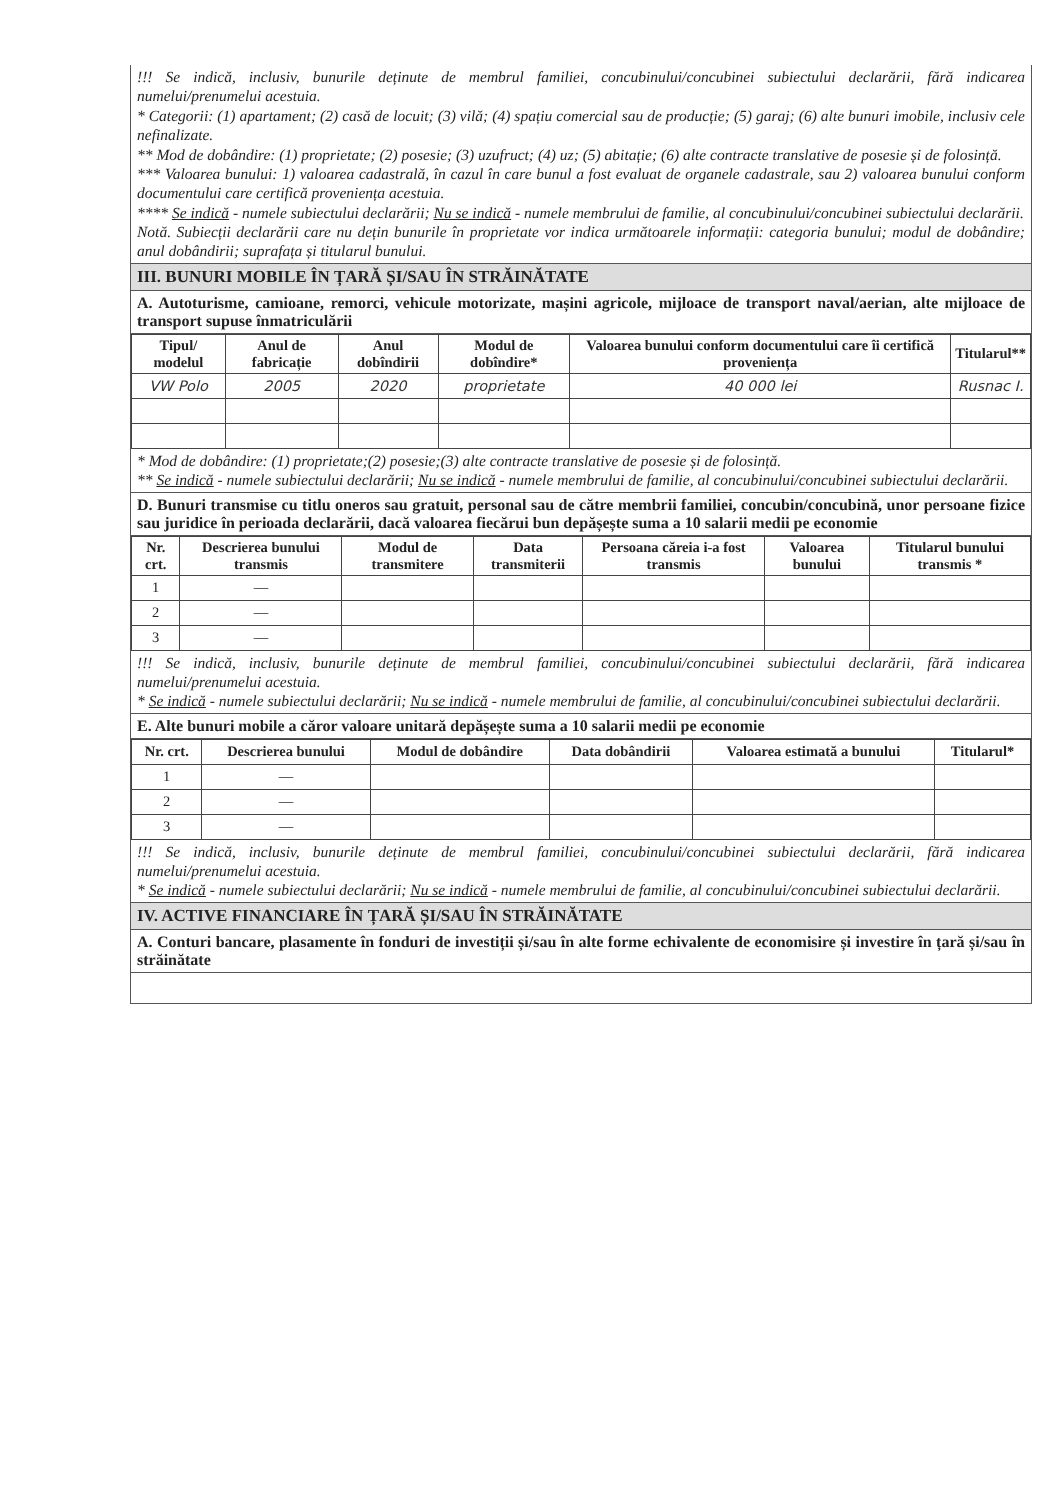!!! Se indică, inclusiv, bunurile deținute de membrul familiei, concubinului/concubinei subiectului declarării, fără indicarea numelui/prenumelui acestuia.
* Categorii: (1) apartament; (2) casă de locuit; (3) vilă; (4) spațiu comercial sau de producție; (5) garaj; (6) alte bunuri imobile, inclusiv cele nefinalizate.
** Mod de dobândire: (1) proprietate; (2) posesie; (3) uzufruct; (4) uz; (5) abitație; (6) alte contracte translative de posesie și de folosință.
*** Valoarea bunului: 1) valoarea cadastrală, în cazul în care bunul a fost evaluat de organele cadastrale, sau 2) valoarea bunului conform documentului care certifică proveniența acestuia.
**** Se indică - numele subiectului declarării; Nu se indică - numele membrului de familie, al concubinului/concubinei subiectului declarării.
Notă. Subiecții declarării care nu dețin bunurile în proprietate vor indica următoarele informații: categoria bunului; modul de dobândire; anul dobândirii; suprafața și titularul bunului.
III. BUNURI MOBILE ÎN ȚARĂ ȘI/SAU ÎN STRĂINĂTATE
A. Autoturisme, camioane, remorci, vehicule motorizate, mașini agricole, mijloace de transport naval/aerian, alte mijloace de transport supuse înmatriculării
| Tipul/ modelul | Anul de fabricație | Anul dobîndirii | Modul de dobîndire* | Valoarea bunului conform documentului care îi certifică proveniența | Titularul** |
| --- | --- | --- | --- | --- | --- |
| VW Polo | 2005 | 2020 | proprietate | 40 000 lei | Rusnac I. |
* Mod de dobândire: (1) proprietate;(2) posesie;(3) alte contracte translative de posesie și de folosință.
** Se indică - numele subiectului declarării; Nu se indică - numele membrului de familie, al concubinului/concubinei subiectului declarării.
D. Bunuri transmise cu titlu oneros sau gratuit, personal sau de către membrii familiei, concubin/concubină, unor persoane fizice sau juridice în perioada declarării, dacă valoarea fiecărui bun depășește suma a 10 salarii medii pe economie
| Nr. crt. | Descrierea bunului transmis | Modul de transmitere | Data transmiterii | Persoana căreia i-a fost transmis | Valoarea bunului | Titularul bunului transmis * |
| --- | --- | --- | --- | --- | --- | --- |
| 1 | — | | | | | |
| 2 | — | | | | | |
| 3 | — | | | | | |
!!! Se indică, inclusiv, bunurile deținute de membrul familiei, concubinului/concubinei subiectului declarării, fără indicarea numelui/prenumelui acestuia.
* Se indică - numele subiectului declarării; Nu se indică - numele membrului de familie, al concubinului/concubinei subiectului declarării.
E. Alte bunuri mobile a căror valoare unitară depășește suma a 10 salarii medii pe economie
| Nr. crt. | Descrierea bunului | Modul de dobândire | Data dobândirii | Valoarea estimată a bunului | Titularul* |
| --- | --- | --- | --- | --- | --- |
| 1 | — | | | | |
| 2 | — | | | | |
| 3 | — | | | | |
!!! Se indică, inclusiv, bunurile deținute de membrul familiei, concubinului/concubinei subiectului declarării, fără indicarea numelui/prenumelui acestuia.
* Se indică - numele subiectului declarării; Nu se indică - numele membrului de familie, al concubinului/concubinei subiectului declarării.
IV. ACTIVE FINANCIARE ÎN ȚARĂ ȘI/SAU ÎN STRĂINĂTATE
A. Conturi bancare, plasamente în fonduri de investiții și/sau în alte forme echivalente de economisire și investire în țară și/sau în străinătate